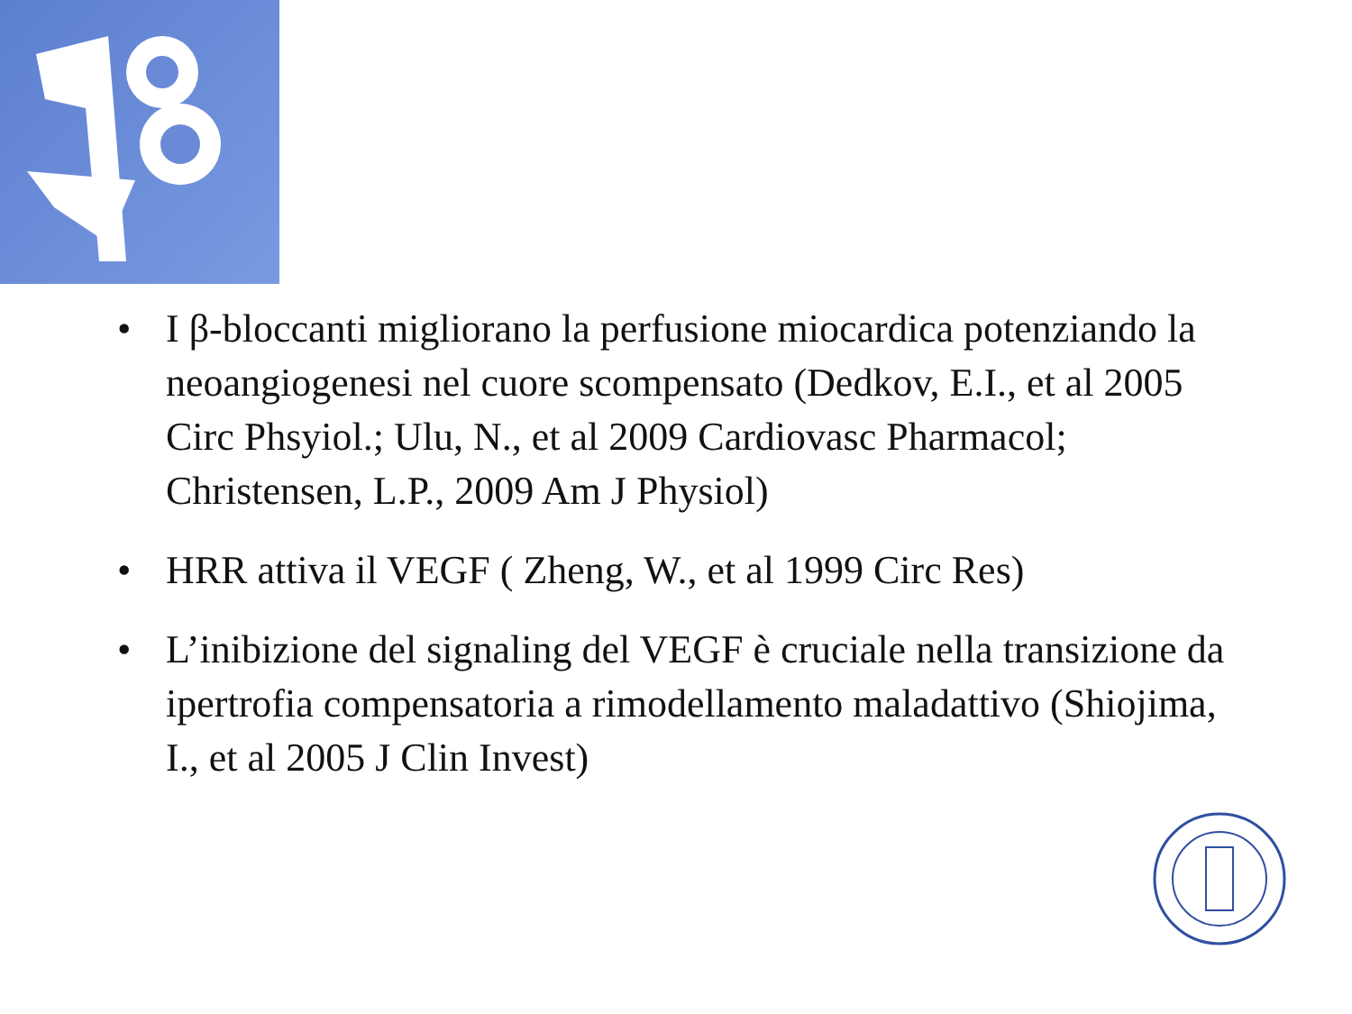• I β-bloccanti migliorano la perfusione miocardica potenziando la neoangiogenesi nel cuore scompensato (Dedkov, E.I., et al 2005 Circ Phsyiol.; Ulu, N., et al 2009 Cardiovasc Pharmacol; Christensen, L.P., 2009 Am J Physiol)
• HRR attiva il VEGF ( Zheng, W., et al 1999 Circ Res)
• L’inibizione del signaling del VEGF è cruciale nella transizione da ipertrofia compensatoria a rimodellamento maladattivo (Shiojima, I., et al 2005 J Clin Invest)